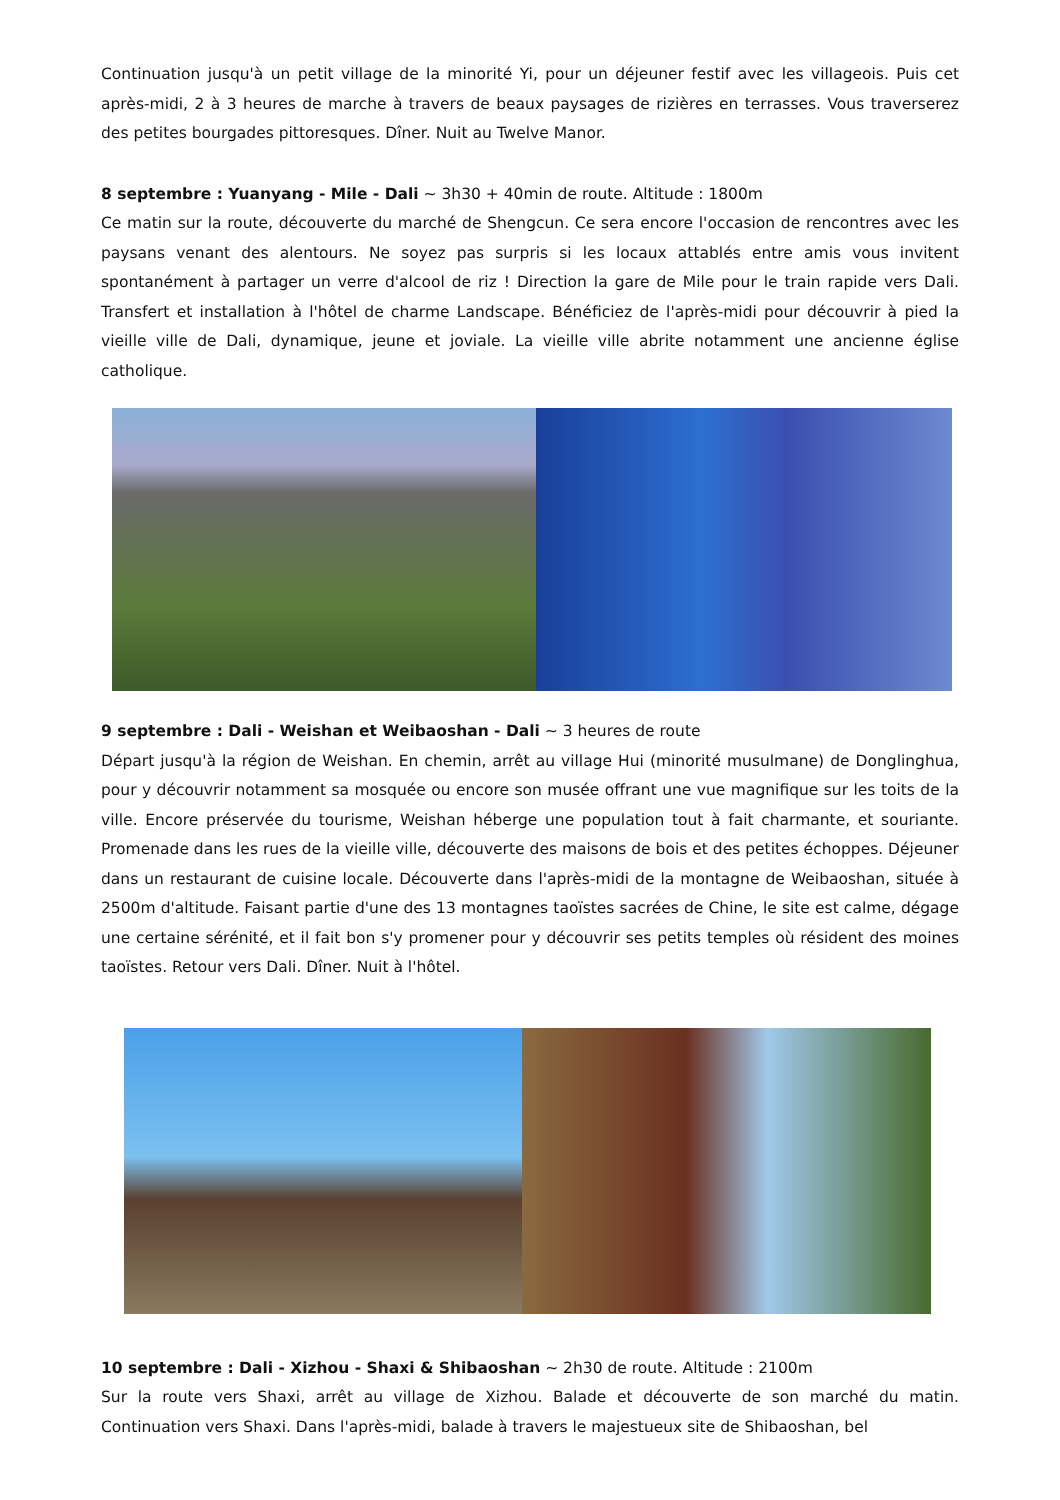Continuation jusqu'à un petit village de la minorité Yi, pour un déjeuner festif avec les villageois. Puis cet après-midi, 2 à 3 heures de marche à travers de beaux paysages de rizières en terrasses. Vous traverserez des petites bourgades pittoresques. Dîner. Nuit au Twelve Manor.
8 septembre : Yuanyang - Mile - Dali ~ 3h30 + 40min de route. Altitude : 1800m
Ce matin sur la route, découverte du marché de Shengcun. Ce sera encore l'occasion de rencontres avec les paysans venant des alentours. Ne soyez pas surpris si les locaux attablés entre amis vous invitent spontanément à partager un verre d'alcool de riz ! Direction la gare de Mile pour le train rapide vers Dali. Transfert et installation à l'hôtel de charme Landscape. Bénéficiez de l'après-midi pour découvrir à pied la vieille ville de Dali, dynamique, jeune et joviale. La vieille ville abrite notamment une ancienne église catholique.
9 septembre : Dali - Weishan et Weibaoshan - Dali ~ 3 heures de route
Départ jusqu'à la région de Weishan. En chemin, arrêt au village Hui (minorité musulmane) de Donglinghua, pour y découvrir notamment sa mosquée ou encore son musée offrant une vue magnifique sur les toits de la ville. Encore préservée du tourisme, Weishan héberge une population tout à fait charmante, et souriante. Promenade dans les rues de la vieille ville, découverte des maisons de bois et des petites échoppes. Déjeuner dans un restaurant de cuisine locale. Découverte dans l'après-midi de la montagne de Weibaoshan, située à 2500m d'altitude. Faisant partie d'une des 13 montagnes taoïstes sacrées de Chine, le site est calme, dégage une certaine sérénité, et il fait bon s'y promener pour y découvrir ses petits temples où résident des moines taoïstes. Retour vers Dali. Dîner. Nuit à l'hôtel.
10 septembre : Dali - Xizhou - Shaxi & Shibaoshan ~ 2h30 de route. Altitude : 2100m
Sur la route vers Shaxi, arrêt au village de Xizhou. Balade et découverte de son marché du matin. Continuation vers Shaxi. Dans l'après-midi, balade à travers le majestueux site de Shibaoshan, bel